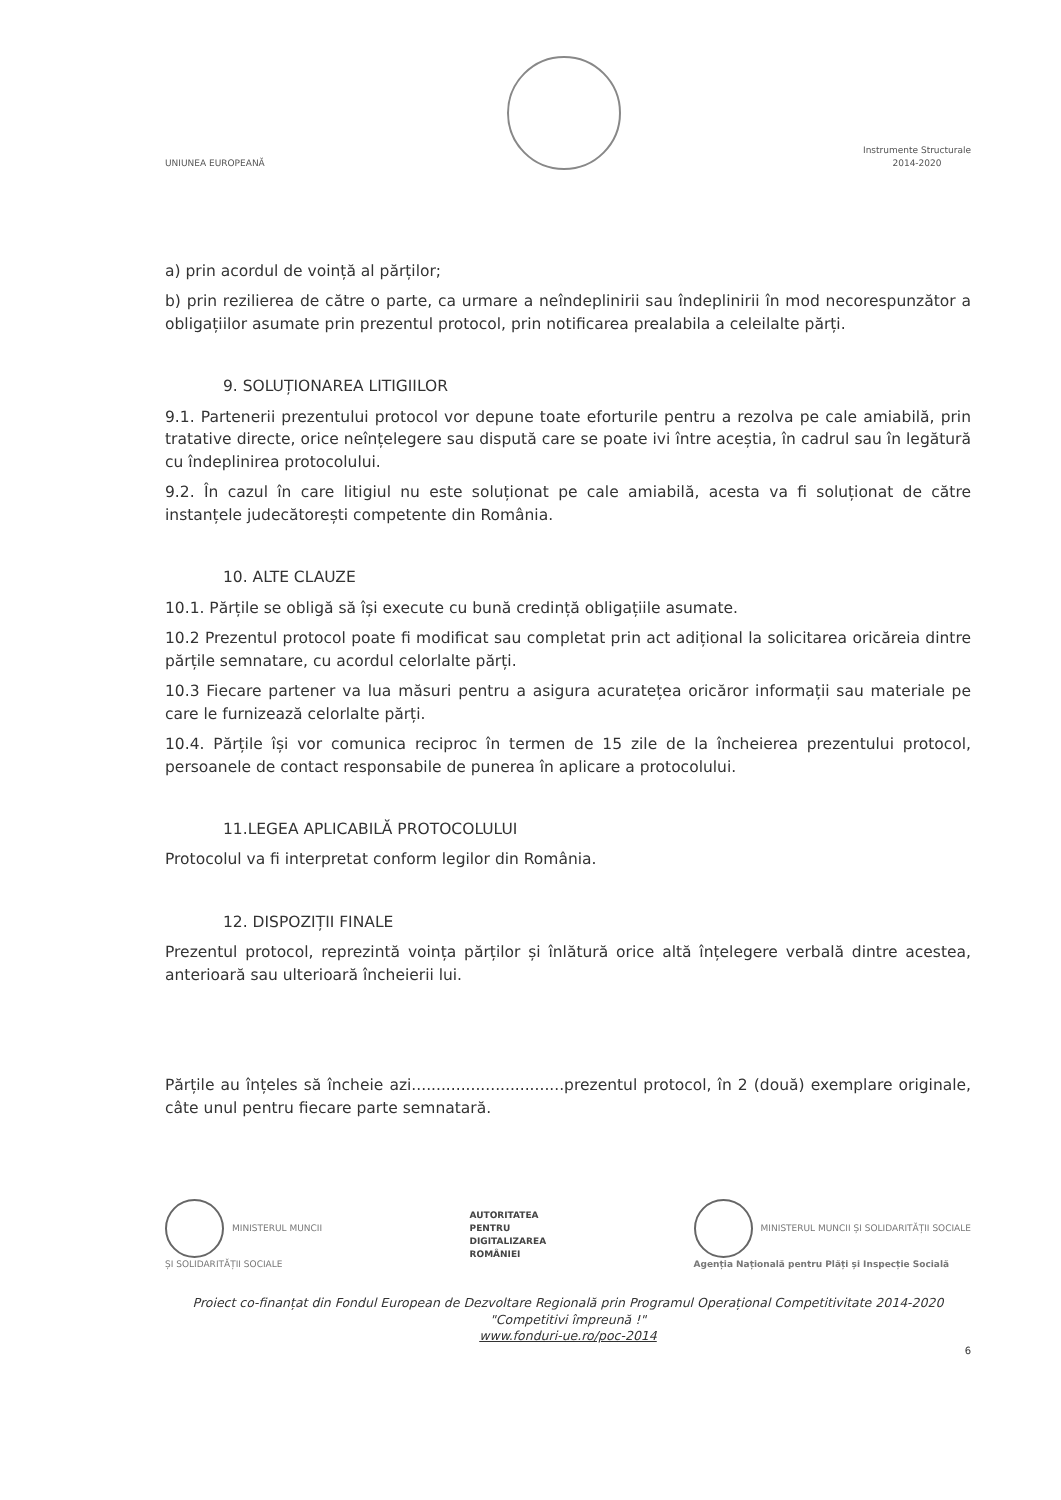UNIUNEA EUROPEANĂ
Instrumente Structurale
2014-2020
a) prin acordul de voință al părților;
b) prin rezilierea de către o parte, ca urmare a neîndeplinirii sau îndeplinirii în mod necorespunzător a obligațiilor asumate prin prezentul protocol, prin notificarea prealabila a celeilalte părți.
9. SOLUȚIONAREA LITIGIILOR
9.1. Partenerii prezentului protocol vor depune toate eforturile pentru a rezolva pe cale amiabilă, prin tratative directe, orice neînțelegere sau dispută care se poate ivi între aceștia, în cadrul sau în legătură cu îndeplinirea protocolului.
9.2. În cazul în care litigiul nu este soluționat pe cale amiabilă, acesta va fi soluționat de către instanțele judecătorești competente din România.
10. ALTE CLAUZE
10.1. Părțile se obligă să își execute cu bună credință obligațiile asumate.
10.2 Prezentul protocol poate fi modificat sau completat prin act adițional la solicitarea oricăreia dintre părțile semnatare, cu acordul celorlalte părți.
10.3 Fiecare partener va lua măsuri pentru a asigura acuratețea oricăror informații sau materiale pe care le furnizează celorlalte părți.
10.4. Părțile își vor comunica reciproc în termen de 15 zile de la încheierea prezentului protocol, persoanele de contact responsabile de punerea în aplicare a protocolului.
11.LEGEA APLICABILĂ PROTOCOLULUI
Protocolul va fi interpretat conform legilor din România.
12. DISPOZIȚII FINALE
Prezentul protocol, reprezintă voința părților și înlătură orice altă înțelegere verbală dintre acestea, anterioară sau ulterioară încheierii lui.
Părțile au înțeles să încheie azi...............................prezentul protocol, în 2 (două) exemplare originale, câte unul pentru fiecare parte semnatară.
MINISTERUL MUNCII
ȘI SOLIDARITĂȚII SOCIALE
AUTORITATEA
PENTRU
DIGITALIZAREA
ROMÂNIEI
MINISTERUL MUNCII ȘI SOLIDARITĂȚII SOCIALE
Agenția Națională pentru Plăți și Inspecție Socială
Proiect co-finanțat din Fondul European de Dezvoltare Regională prin Programul Operațional Competitivitate 2014-2020
"Competitivi împreună !"
www.fonduri-ue.ro/poc-2014
6